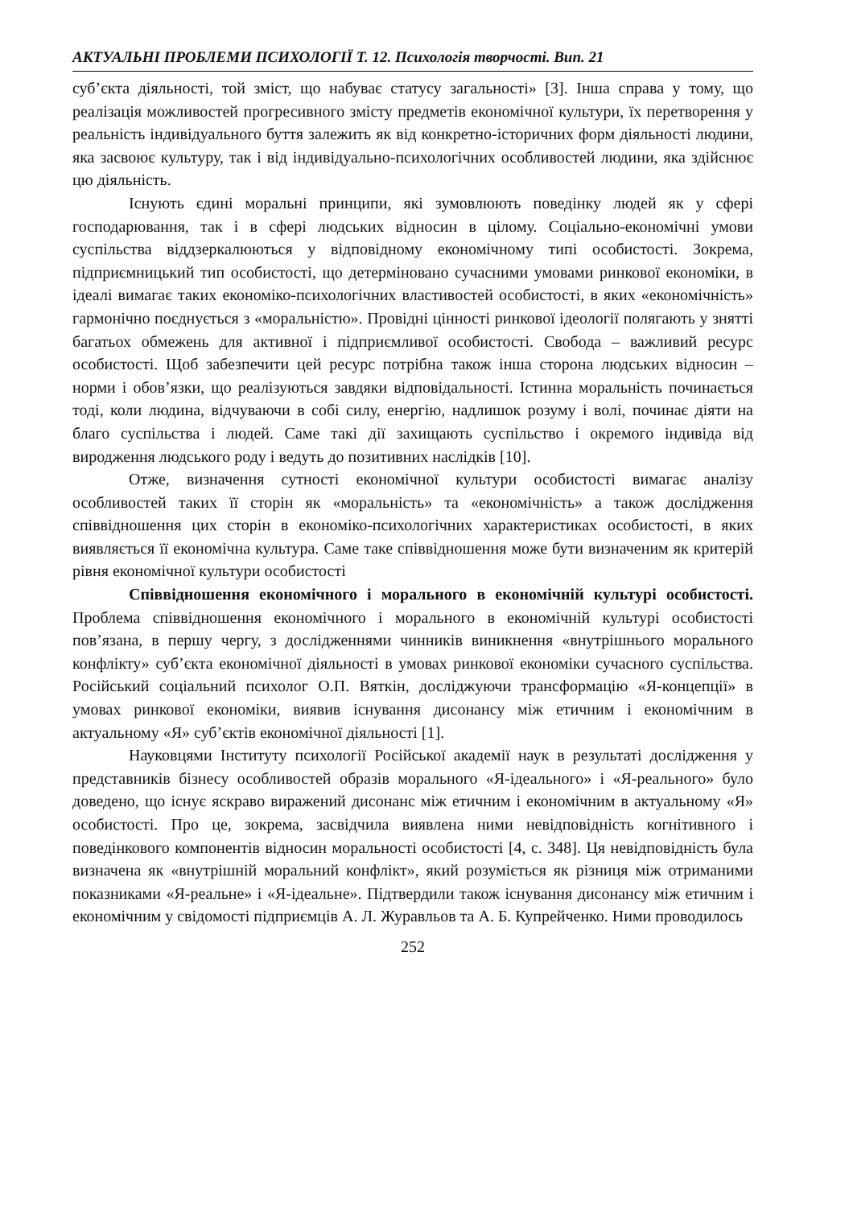АКТУАЛЬНІ ПРОБЛЕМИ ПСИХОЛОГІЇ Т. 12. Психологія творчості. Вип. 21
суб’єкта діяльності, той зміст, що набуває статусу загальності» [3]. Інша справа у тому, що реалізація можливостей прогресивного змісту предметів економічної культури, їх перетворення у реальність індивідуального буття залежить як від конкретно-історичних форм діяльності людини, яка засвоює культуру, так і від індивідуально-психологічних особливостей людини, яка здійснює цю діяльність.
Існують єдині моральні принципи, які зумовлюють поведінку людей як у сфері господарювання, так і в сфері людських відносин в цілому. Соціально-економічні умови суспільства віддзеркалюються у відповідному економічному типі особистості. Зокрема, підприємницький тип особистості, що детерміновано сучасними умовами ринкової економіки, в ідеалі вимагає таких економіко-психологічних властивостей особистості, в яких «економічність» гармонічно поєднується з «моральністю». Провідні цінності ринкової ідеології полягають у знятті багатьох обмежень для активної і підприємливої особистості. Свобода – важливий ресурс особистості. Щоб забезпечити цей ресурс потрібна також інша сторона людських відносин – норми і обов’язки, що реалізуються завдяки відповідальності. Істинна моральність починається тоді, коли людина, відчуваючи в собі силу, енергію, надлишок розуму і волі, починає діяти на благо суспільства і людей. Саме такі дії захищають суспільство і окремого індивіда від виродження людського роду і ведуть до позитивних наслідків [10].
Отже, визначення сутності економічної культури особистості вимагає аналізу особливостей таких її сторін як «моральність» та «економічність» а також дослідження співвідношення цих сторін в економіко-психологічних характеристиках особистості, в яких виявляється її економічна культура. Саме таке співвідношення може бути визначеним як критерій рівня економічної культури особистості
Співвідношення економічного і морального в економічній культурі особистості. Проблема співвідношення економічного і морального в економічній культурі особистості пов’язана, в першу чергу, з дослідженнями чинників виникнення «внутрішнього морального конфлікту» суб’єкта економічної діяльності в умовах ринкової економіки сучасного суспільства. Російський соціальний психолог О.П. Вяткін, досліджуючи трансформацію «Я-концепції» в умовах ринкової економіки, виявив існування дисонансу між етичним і економічним в актуальному «Я» суб’єктів економічної діяльності [1].
Науковцями Інституту психології Російської академії наук в результаті дослідження у представників бізнесу особливостей образів морального «Я-ідеального» і «Я-реального» було доведено, що існує яскраво виражений дисонанс між етичним і економічним в актуальному «Я» особистості. Про це, зокрема, засвідчила виявлена ними невідповідність когнітивного і поведінкового компонентів відносин моральності особистості [4, с. 348]. Ця невідповідність була визначена як «внутрішній моральний конфлікт», який розуміється як різниця між отриманими показниками «Я-реальне» і «Я-ідеальне». Підтвердили також існування дисонансу між етичним і економічним у свідомості підприємців А. Л. Журавльов та А. Б. Купрейченко. Ними проводилось
252